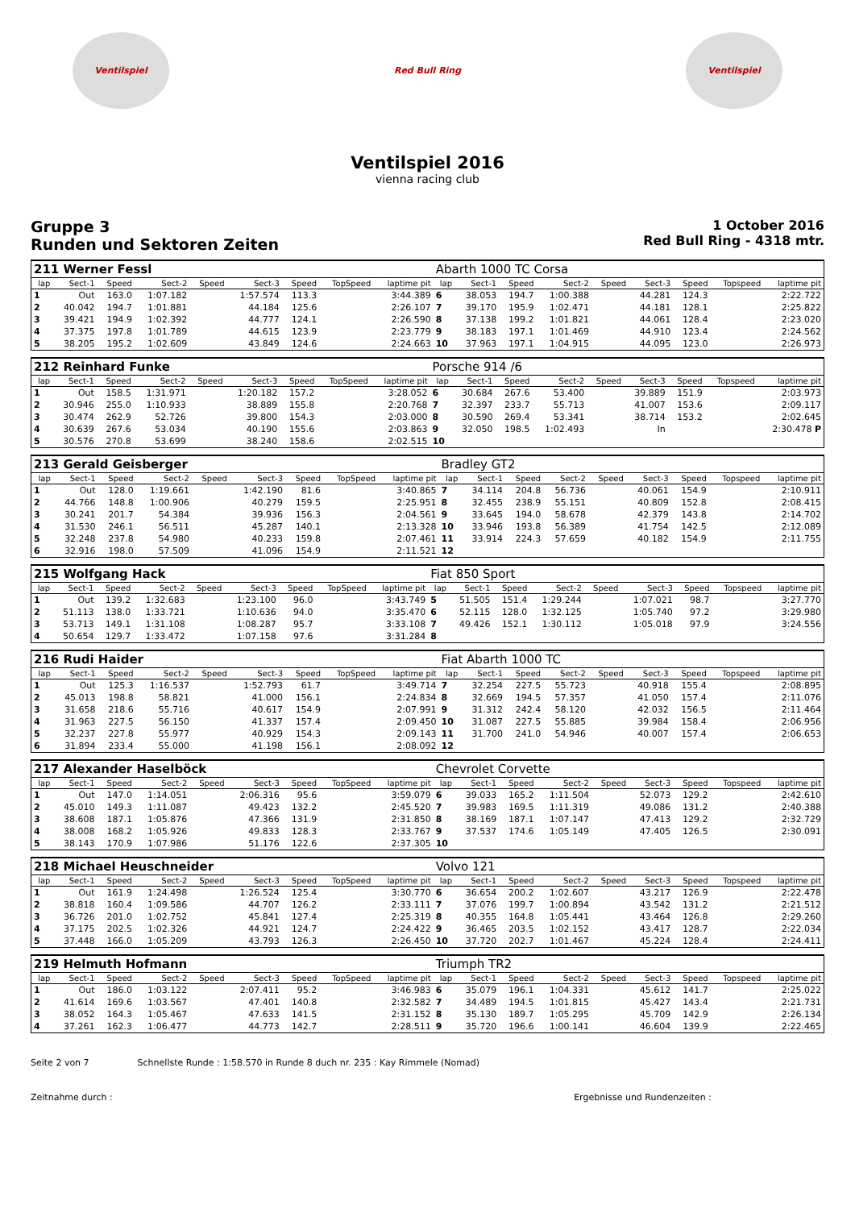Ventilspiel Red Bull Ring Ventilspiel
Ventilspiel 2016
vienna racing club
Gruppe 3
Runden und Sektoren Zeiten
1 October 2016
Red Bull Ring - 4318 mtr.
| 211 Werner Fessl | | | | | | | | | Abarth 1000 TC Corsa | | | | | | | | |
| lap | Sect-1 | Speed | Sect-2 | Speed | Sect-3 | Speed | TopSpeed | laptime pit | lap | Sect-1 | Speed | Sect-2 | Speed | Sect-3 | Speed | Topspeed | laptime pit |
| 1 | Out | 163.0 | 1:07.182 | | 1:57.574 | 113.3 | | 3:44.389 | 6 | 38.053 | 194.7 | 1:00.388 | | 44.281 | 124.3 | | 2:22.722 |
| 2 | 40.042 | 194.7 | 1:01.881 | | 44.184 | 125.6 | | 2:26.107 | 7 | 39.170 | 195.9 | 1:02.471 | | 44.181 | 128.1 | | 2:25.822 |
| 3 | 39.421 | 194.9 | 1:02.392 | | 44.777 | 124.1 | | 2:26.590 | 8 | 37.138 | 199.2 | 1:01.821 | | 44.061 | 128.4 | | 2:23.020 |
| 4 | 37.375 | 197.8 | 1:01.789 | | 44.615 | 123.9 | | 2:23.779 | 9 | 38.183 | 197.1 | 1:01.469 | | 44.910 | 123.4 | | 2:24.562 |
| 5 | 38.205 | 195.2 | 1:02.609 | | 43.849 | 124.6 | | 2:24.663 | 10 | 37.963 | 197.1 | 1:04.915 | | 44.095 | 123.0 | | 2:26.973 |
| 212 Reinhard Funke | | | | | | | | | Porsche 914 /6 | | | | | | | | |
| lap | Sect-1 | Speed | Sect-2 | Speed | Sect-3 | Speed | TopSpeed | laptime pit | lap | Sect-1 | Speed | Sect-2 | Speed | Sect-3 | Speed | Topspeed | laptime pit |
| 1 | Out | 158.5 | 1:31.971 | | 1:20.182 | 157.2 | | 3:28.052 | 6 | 30.684 | 267.6 | 53.400 | | 39.889 | 151.9 | | 2:03.973 |
| 2 | 30.946 | 255.0 | 1:10.933 | | 38.889 | 155.8 | | 2:20.768 | 7 | 32.397 | 233.7 | 55.713 | | 41.007 | 153.6 | | 2:09.117 |
| 3 | 30.474 | 262.9 | 52.726 | | 39.800 | 154.3 | | 2:03.000 | 8 | 30.590 | 269.4 | 53.341 | | 38.714 | 153.2 | | 2:02.645 |
| 4 | 30.639 | 267.6 | 53.034 | | 40.190 | 155.6 | | 2:03.863 | 9 | 32.050 | 198.5 | 1:02.493 | | In | | | 2:30.478 P |
| 5 | 30.576 | 270.8 | 53.699 | | 38.240 | 158.6 | | 2:02.515 | 10 | | | | | | | | |
| 213 Gerald Geisberger | | | | | | | | | Bradley GT2 | | | | | | | | |
| lap | Sect-1 | Speed | Sect-2 | Speed | Sect-3 | Speed | TopSpeed | laptime pit | lap | Sect-1 | Speed | Sect-2 | Speed | Sect-3 | Speed | Topspeed | laptime pit |
| 1 | Out | 128.0 | 1:19.661 | | 1:42.190 | 81.6 | | 3:40.865 | 7 | 34.114 | 204.8 | 56.736 | | 40.061 | 154.9 | | 2:10.911 |
| 2 | 44.766 | 148.8 | 1:00.906 | | 40.279 | 159.5 | | 2:25.951 | 8 | 32.455 | 238.9 | 55.151 | | 40.809 | 152.8 | | 2:08.415 |
| 3 | 30.241 | 201.7 | 54.384 | | 39.936 | 156.3 | | 2:04.561 | 9 | 33.645 | 194.0 | 58.678 | | 42.379 | 143.8 | | 2:14.702 |
| 4 | 31.530 | 246.1 | 56.511 | | 45.287 | 140.1 | | 2:13.328 | 10 | 33.946 | 193.8 | 56.389 | | 41.754 | 142.5 | | 2:12.089 |
| 5 | 32.248 | 237.8 | 54.980 | | 40.233 | 159.8 | | 2:07.461 | 11 | 33.914 | 224.3 | 57.659 | | 40.182 | 154.9 | | 2:11.755 |
| 6 | 32.916 | 198.0 | 57.509 | | 41.096 | 154.9 | | 2:11.521 | 12 | | | | | | | | |
| 215 Wolfgang Hack | | | | | | | | | Fiat 850 Sport | | | | | | | | |
| lap | Sect-1 | Speed | Sect-2 | Speed | Sect-3 | Speed | TopSpeed | laptime pit | lap | Sect-1 | Speed | Sect-2 | Speed | Sect-3 | Speed | Topspeed | laptime pit |
| 1 | Out | 139.2 | 1:32.683 | | 1:23.100 | 96.0 | | 3:43.749 | 5 | 51.505 | 151.4 | 1:29.244 | | 1:07.021 | 98.7 | | 3:27.770 |
| 2 | 51.113 | 138.0 | 1:33.721 | | 1:10.636 | 94.0 | | 3:35.470 | 6 | 52.115 | 128.0 | 1:32.125 | | 1:05.740 | 97.2 | | 3:29.980 |
| 3 | 53.713 | 149.1 | 1:31.108 | | 1:08.287 | 95.7 | | 3:33.108 | 7 | 49.426 | 152.1 | 1:30.112 | | 1:05.018 | 97.9 | | 3:24.556 |
| 4 | 50.654 | 129.7 | 1:33.472 | | 1:07.158 | 97.6 | | 3:31.284 | 8 | | | | | | | | |
| 216 Rudi Haider | | | | | | | | | Fiat Abarth 1000 TC | | | | | | | | |
| lap | Sect-1 | Speed | Sect-2 | Speed | Sect-3 | Speed | TopSpeed | laptime pit | lap | Sect-1 | Speed | Sect-2 | Speed | Sect-3 | Speed | Topspeed | laptime pit |
| 1 | Out | 125.3 | 1:16.537 | | 1:52.793 | 61.7 | | 3:49.714 | 7 | 32.254 | 227.5 | 55.723 | | 40.918 | 155.4 | | 2:08.895 |
| 2 | 45.013 | 198.8 | 58.821 | | 41.000 | 156.1 | | 2:24.834 | 8 | 32.669 | 194.5 | 57.357 | | 41.050 | 157.4 | | 2:11.076 |
| 3 | 31.658 | 218.6 | 55.716 | | 40.617 | 154.9 | | 2:07.991 | 9 | 31.312 | 242.4 | 58.120 | | 42.032 | 156.5 | | 2:11.464 |
| 4 | 31.963 | 227.5 | 56.150 | | 41.337 | 157.4 | | 2:09.450 | 10 | 31.087 | 227.5 | 55.885 | | 39.984 | 158.4 | | 2:06.956 |
| 5 | 32.237 | 227.8 | 55.977 | | 40.929 | 154.3 | | 2:09.143 | 11 | 31.700 | 241.0 | 54.946 | | 40.007 | 157.4 | | 2:06.653 |
| 6 | 31.894 | 233.4 | 55.000 | | 41.198 | 156.1 | | 2:08.092 | 12 | | | | | | | | |
| 217 Alexander Haselböck | | | | | | | | | Chevrolet Corvette | | | | | | | | |
| lap | Sect-1 | Speed | Sect-2 | Speed | Sect-3 | Speed | TopSpeed | laptime pit | lap | Sect-1 | Speed | Sect-2 | Speed | Sect-3 | Speed | Topspeed | laptime pit |
| 1 | Out | 147.0 | 1:14.051 | | 2:06.316 | 95.6 | | 3:59.079 | 6 | 39.033 | 165.2 | 1:11.504 | | 52.073 | 129.2 | | 2:42.610 |
| 2 | 45.010 | 149.3 | 1:11.087 | | 49.423 | 132.2 | | 2:45.520 | 7 | 39.983 | 169.5 | 1:11.319 | | 49.086 | 131.2 | | 2:40.388 |
| 3 | 38.608 | 187.1 | 1:05.876 | | 47.366 | 131.9 | | 2:31.850 | 8 | 38.169 | 187.1 | 1:07.147 | | 47.413 | 129.2 | | 2:32.729 |
| 4 | 38.008 | 168.2 | 1:05.926 | | 49.833 | 128.3 | | 2:33.767 | 9 | 37.537 | 174.6 | 1:05.149 | | 47.405 | 126.5 | | 2:30.091 |
| 5 | 38.143 | 170.9 | 1:07.986 | | 51.176 | 122.6 | | 2:37.305 | 10 | | | | | | | | |
| 218 Michael Heuschneider | | | | | | | | | Volvo 121 | | | | | | | | |
| lap | Sect-1 | Speed | Sect-2 | Speed | Sect-3 | Speed | TopSpeed | laptime pit | lap | Sect-1 | Speed | Sect-2 | Speed | Sect-3 | Speed | Topspeed | laptime pit |
| 1 | Out | 161.9 | 1:24.498 | | 1:26.524 | 125.4 | | 3:30.770 | 6 | 36.654 | 200.2 | 1:02.607 | | 43.217 | 126.9 | | 2:22.478 |
| 2 | 38.818 | 160.4 | 1:09.586 | | 44.707 | 126.2 | | 2:33.111 | 7 | 37.076 | 199.7 | 1:00.894 | | 43.542 | 131.2 | | 2:21.512 |
| 3 | 36.726 | 201.0 | 1:02.752 | | 45.841 | 127.4 | | 2:25.319 | 8 | 40.355 | 164.8 | 1:05.441 | | 43.464 | 126.8 | | 2:29.260 |
| 4 | 37.175 | 202.5 | 1:02.326 | | 44.921 | 124.7 | | 2:24.422 | 9 | 36.465 | 203.5 | 1:02.152 | | 43.417 | 128.7 | | 2:22.034 |
| 5 | 37.448 | 166.0 | 1:05.209 | | 43.793 | 126.3 | | 2:26.450 | 10 | 37.720 | 202.7 | 1:01.467 | | 45.224 | 128.4 | | 2:24.411 |
| 219 Helmuth Hofmann | | | | | | | | | Triumph TR2 | | | | | | | | |
| lap | Sect-1 | Speed | Sect-2 | Speed | Sect-3 | Speed | TopSpeed | laptime pit | lap | Sect-1 | Speed | Sect-2 | Speed | Sect-3 | Speed | Topspeed | laptime pit |
| 1 | Out | 186.0 | 1:03.122 | | 2:07.411 | 95.2 | | 3:46.983 | 6 | 35.079 | 196.1 | 1:04.331 | | 45.612 | 141.7 | | 2:25.022 |
| 2 | 41.614 | 169.6 | 1:03.567 | | 47.401 | 140.8 | | 2:32.582 | 7 | 34.489 | 194.5 | 1:01.815 | | 45.427 | 143.4 | | 2:21.731 |
| 3 | 38.052 | 164.3 | 1:05.467 | | 47.633 | 141.5 | | 2:31.152 | 8 | 35.130 | 189.7 | 1:05.295 | | 45.709 | 142.9 | | 2:26.134 |
| 4 | 37.261 | 162.3 | 1:06.477 | | 44.773 | 142.7 | | 2:28.511 | 9 | 35.720 | 196.6 | 1:00.141 | | 46.604 | 139.9 | | 2:22.465 |
Seite 2 von 7 Schnellste Runde : 1:58.570 in Runde 8 duch nr. 235 : Kay Rimmele (Nomad)
Zeitnahme durch : Ergebnisse und Rundenzeiten :